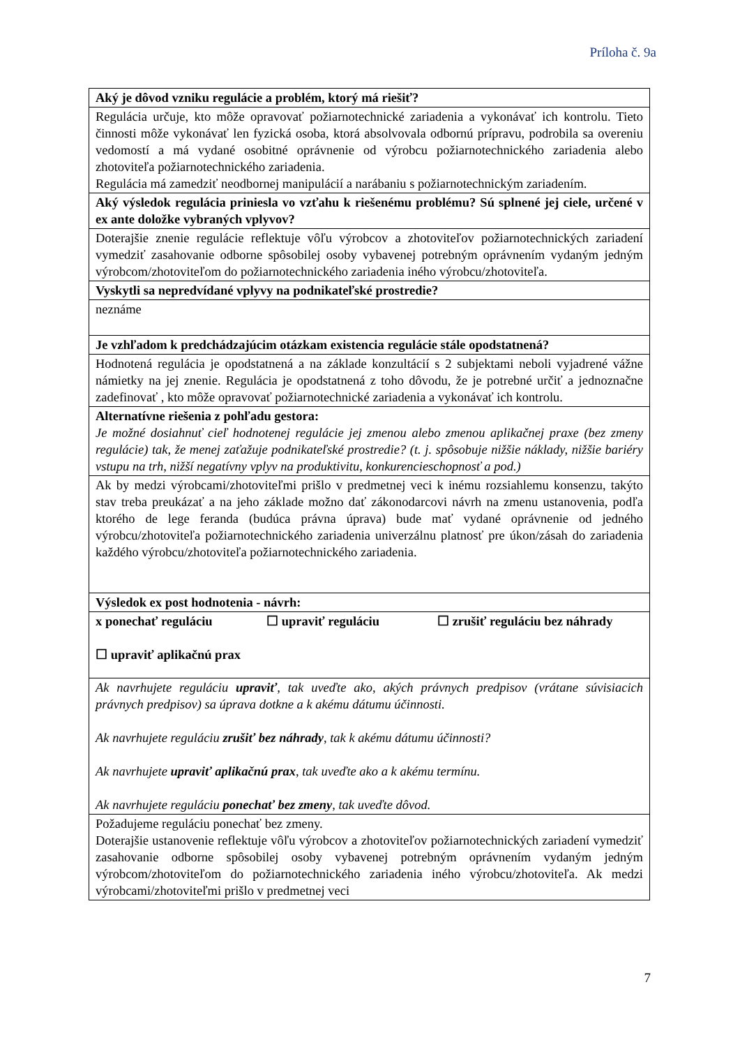Príloha č. 9a
| Aký je dôvod vzniku regulácie a problém, ktorý má riešiť? |
| Regulácia určuje, kto môže opravovať požiarnotechnické zariadenia a vykonávať ich kontrolu. Tieto činnosti môže vykonávať len fyzická osoba, ktorá absolvovala odbornú prípravu, podrobila sa overeniu vedomostí a má vydané osobitné oprávnenie od výrobcu požiarnotechnického zariadenia alebo zhotoviteľa požiarnotechnického zariadenia. Regulácia má zamedziť neodbornej manipulácií a narábaniu s požiarnotechnickým zariadením. |
| Aký výsledok regulácia priniesla vo vzťahu k riešenému problému? Sú splnené jej ciele, určené v ex ante doložke vybraných vplyvov? |
| Doterajšie znenie regulácie reflektuje vôľu výrobcov a zhotoviteľov požiarnotechnických zariadení vymedziť zasahovanie odborne spôsobilej osoby vybavenej potrebným oprávnením vydaným jedným výrobcom/zhotoviteľom do požiarnotechnického zariadenia iného výrobcu/zhotoviteľa. |
| Vyskytli sa nepredvídané vplyvy na podnikateľské prostredie? |
| neznáme |
| Je vzhľadom k predchádzajúcim otázkam existencia regulácie stále opodstatnená? |
| Hodnotená regulácia je opodstatnená a na základe konzultácií s 2 subjektami neboli vyjadrené vážne námietky na jej znenie. Regulácia je opodstatnená z toho dôvodu, že je potrebné určiť a jednoznačne zadefinovať , kto môže opravovať požiarnotechnické zariadenia a vykonávať ich kontrolu. |
| Alternatívne riešenia z pohľadu gestora: Je možné dosiahnuť cieľ hodnotenej regulácie jej zmenou alebo zmenou aplikačnej praxe (bez zmeny regulácie) tak, že menej zaťažuje podnikateľské prostredie? (t. j. spôsobuje nižšie náklady, nižšie bariéry vstupu na trh, nižší negatívny vplyv na produktivitu, konkurencieschopnosť a pod.) |
| Ak by medzi výrobcami/zhotoviteľmi prišlo v predmetnej veci k inému rozsiahlemu konsenzu, takýto stav treba preukázať a na jeho základe možno dať zákonodarcovi návrh na zmenu ustanovenia, podľa ktorého de lege feranda (budúca právna úprava) bude mať vydané oprávnenie od jedného výrobcu/zhotoviteľa požiarnotechnického zariadenia univerzálnu platnosť pre úkon/zásah do zariadenia každého výrobcu/zhotoviteľa požiarnotechnického zariadenia. |
| Výsledok ex post hodnotenia - návrh: |
| x ponechať reguláciu ☐ upraviť reguláciu ☐ zrušiť reguláciu bez náhrady ☐ upraviť aplikačnú prax |
| Ak navrhujete reguláciu upraviť , tak uveďte ako, akých právnych predpisov (vrátane súvisiacich právnych predpisov) sa úprava dotkne a k akému dátumu účinnosti. Ak navrhujete reguláciu zrušiť bez náhrady , tak k akému dátumu účinnosti? Ak navrhujete upraviť aplikačnú prax , tak uveďte ako a k akému termínu. Ak navrhujete reguláciu ponechať bez zmeny , tak uveďte dôvod. |
| Požadujeme reguláciu ponechať bez zmeny. Doterajšie ustanovenie reflektuje vôľu výrobcov a zhotoviteľov požiarnotechnických zariadení vymedziť zasahovanie odborne spôsobilej osoby vybavenej potrebným oprávnením vydaným jedným výrobcom/zhotoviteľom do požiarnotechnického zariadenia iného výrobcu/zhotoviteľa. Ak medzi výrobcami/zhotoviteľmi prišlo v predmetnej veci |
7